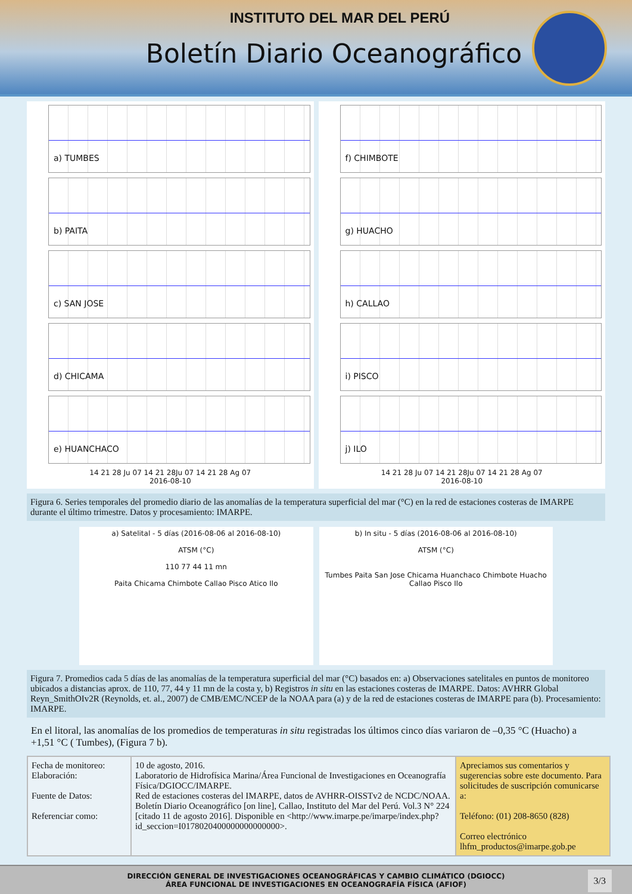INSTITUTO DEL MAR DEL PERÚ
Boletín Diario Oceanográfico
a) TUMBES
b) PAITA
c) SAN JOSE
d) CHICAMA
e) HUANCHACO
14 21 28 Ju 07 14 21 28Ju 07 14 21 28 Ag 07
2016-08-10
f) CHIMBOTE
g) HUACHO
h) CALLAO
i) PISCO
j) ILO
14 21 28 Ju 07 14 21 28Ju 07 14 21 28 Ag 07
2016-08-10
Figura 6. Series temporales del promedio diario de las anomalías de la temperatura superficial del mar (°C) en la red de estaciones costeras de IMARPE durante el último trimestre. Datos y procesamiento: IMARPE.
a) Satelital - 5 días (2016-08-06 al 2016-08-10)
ATSM (°C)
110 77 44 11 mn
Paita Chicama Chimbote Callao Pisco Atico Ilo
b) In situ - 5 días (2016-08-06 al 2016-08-10)
ATSM (°C)
Tumbes Paita San Jose Chicama Huanchaco Chimbote Huacho Callao Pisco Ilo
Figura 7. Promedios cada 5 días de las anomalías de la temperatura superficial del mar (°C) basados en: a) Observaciones satelitales en puntos de monitoreo ubicados a distancias aprox. de 110, 77, 44 y 11 mn de la costa y, b) Registros in situ en las estaciones costeras de IMARPE. Datos: AVHRR Global Reyn_SmithOIv2R (Reynolds, et. al., 2007) de CMB/EMC/NCEP de la NOAA para (a) y de la red de estaciones costeras de IMARPE para (b). Procesamiento: IMARPE.
En el litoral, las anomalías de los promedios de temperaturas in situ registradas los últimos cinco días variaron de –0,35 °C (Huacho) a +1,51 °C ( Tumbes), (Figura 7 b).
| Fecha de monitoreo: Elaboración: Fuente de Datos: Referenciar como: | 10 de agosto, 2016. Laboratorio de Hidrofísica Marina/Área Funcional de Investigaciones en Oceanografía Física/DGIOCC/IMARPE. Red de estaciones costeras del IMARPE, datos de AVHRR-OISSTv2 de NCDC/NOAA. Boletín Diario Oceanográfico [on line], Callao, Instituto del Mar del Perú. Vol.3 N° 224 [citado 11 de agosto 2016]. Disponible en <http://www.imarpe.pe/imarpe/index.php?id_seccion=I0178020400000000000000>. | Apreciamos sus comentarios y sugerencias sobre este documento. Para solicitudes de suscripción comunicarse a: Teléfono: (01) 208-8650 (828) Correo electrónico lhfm_productos@imarpe.gob.pe |
DIRECCIÓN GENERAL DE INVESTIGACIONES OCEANOGRÁFICAS Y CAMBIO CLIMÁTICO (DGIOCC)
ÁREA FUNCIONAL DE INVESTIGACIONES EN OCEANOGRAFÍA FÍSICA (AFIOF)
3/3